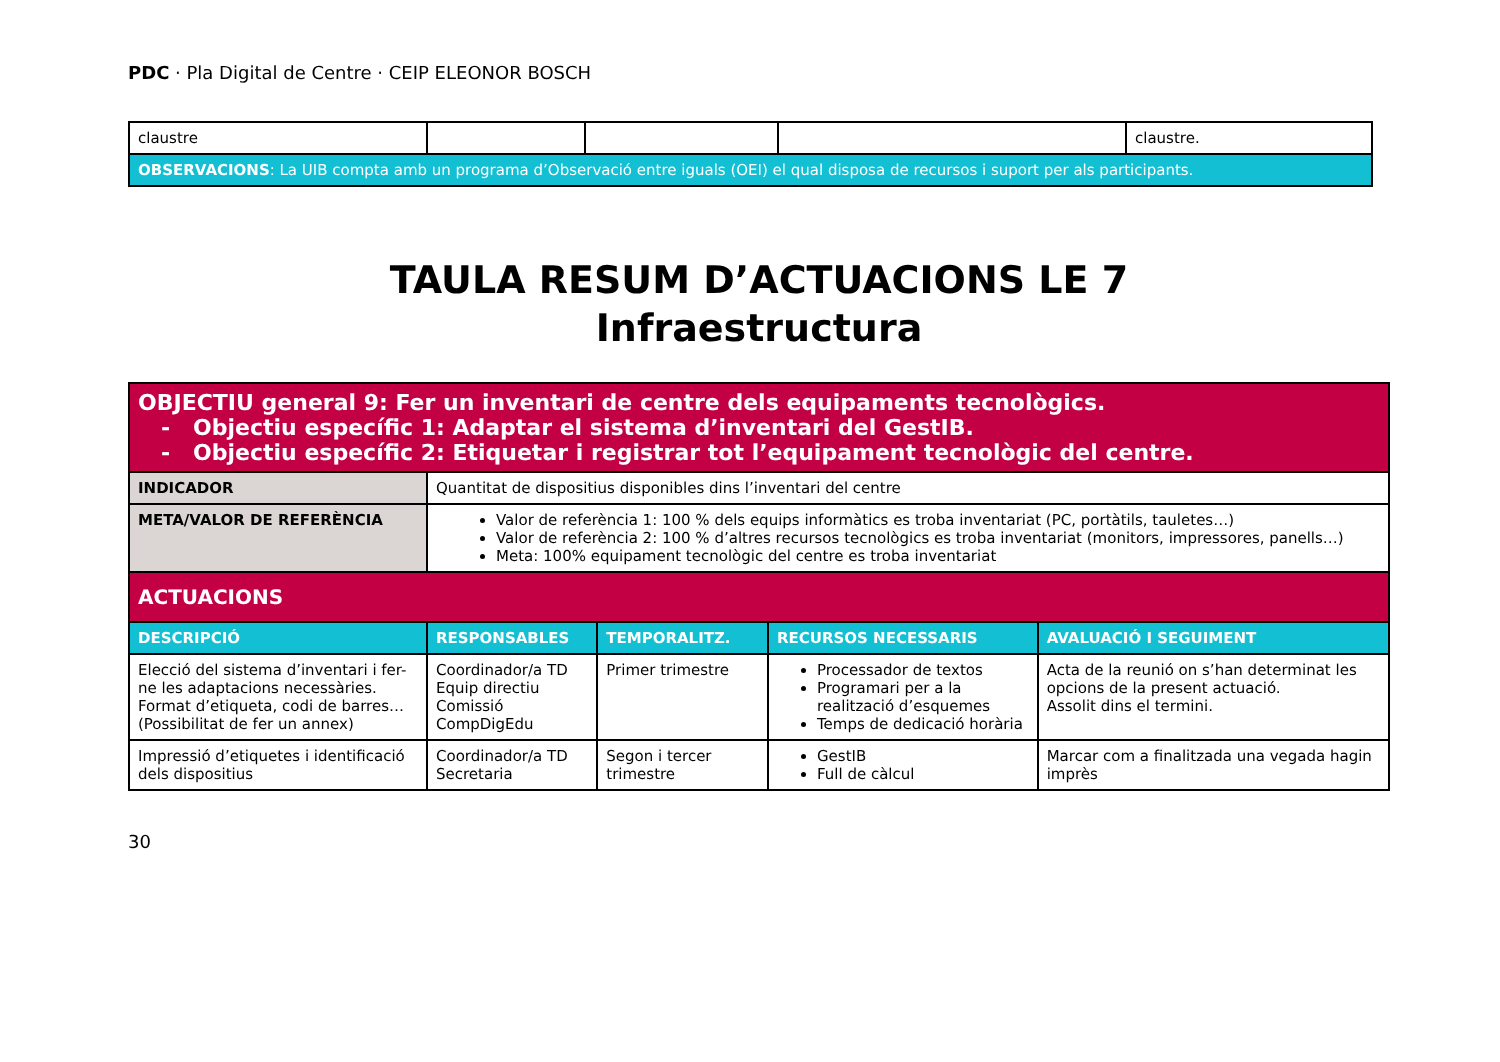PDC · Pla Digital de Centre · CEIP ELEONOR BOSCH
| claustre | | | | claustre. |
| OBSERVACIONS : La UIB compta amb un programa d’ Observació entre iguals (OEI) el qual disposa de recursos i suport per als participants. | | | | |
TAULA RESUM D’ACTUACIONS LE 7
Infraestructura
| OBJECTIU general 9: Fer un inventari de centre dels equipaments tecnològics. - Objectiu específic 1: Adaptar el sistema d’inventari del GestIB. - Objectiu específic 2: Etiquetar i registrar tot l’equipament tecnològic del centre. | | | | |
| INDICADOR | Quantitat de dispositius disponibles dins l’inventari del centre | | | |
| META/VALOR DE REFERÈNCIA | Valor de referència 1: 100 % dels equips informàtics es troba inventariat (PC, portàtils, tauletes…) Valor de referència 2: 100 % d’altres recursos tecnològics es troba inventariat (monitors, impressores, panells…) Meta: 100% equipament tecnològic del centre es troba inventariat | | | |
| ACTUACIONS | | | | |
| DESCRIPCIÓ | RESPONSABLES | TEMPORALITZ. | RECURSOS NECESSARIS | AVALUACIÓ I SEGUIMENT |
| Elecció del sistema d’inventari i fer-ne les adaptacions necessàries. Format d’etiqueta, codi de barres… (Possibilitat de fer un annex) | Coordinador/a TD Equip directiu Comissió CompDigEdu | Primer trimestre | Processador de textos Programari per a la realització d’esquemes Temps de dedicació horària | Acta de la reunió on s’han determinat les opcions de la present actuació. Assolit dins el termini. |
| Impressió d’etiquetes i identificació dels dispositius | Coordinador/a TD Secretaria | Segon i tercer trimestre | GestIB Full de càlcul | Marcar com a finalitzada una vegada hagin imprès |
30